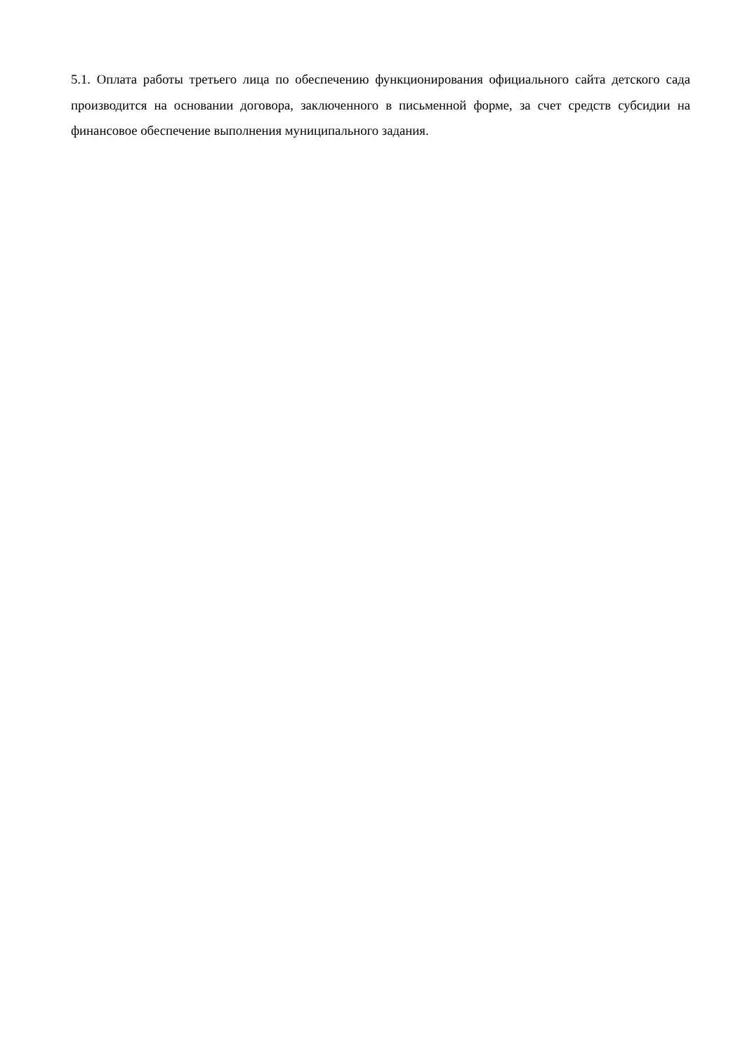5.1. Оплата работы третьего лица по обеспечению функционирования официального сайта детского сада производится на основании договора, заключенного в письменной форме, за счет средств субсидии на финансовое обеспечение выполнения муниципального задания.